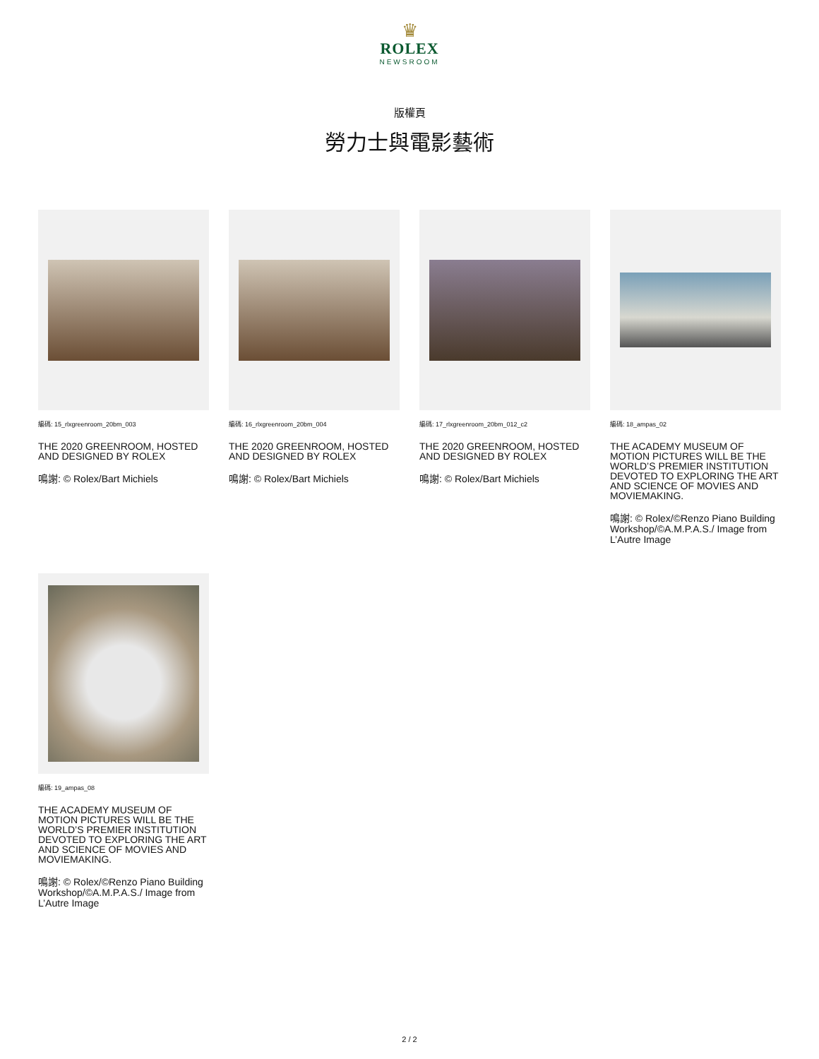♛
ROLEX
NEWSROOM
版權頁
勞力士與電影藝術
編碼: 15_rlxgreenroom_20bm_003
THE 2020 GREENROOM, HOSTED AND DESIGNED BY ROLEX
鳴謝: © Rolex/Bart Michiels
編碼: 16_rlxgreenroom_20bm_004
THE 2020 GREENROOM, HOSTED AND DESIGNED BY ROLEX
鳴謝: © Rolex/Bart Michiels
編碼: 17_rlxgreenroom_20bm_012_c2
THE 2020 GREENROOM, HOSTED AND DESIGNED BY ROLEX
鳴謝: © Rolex/Bart Michiels
編碼: 18_ampas_02
THE ACADEMY MUSEUM OF MOTION PICTURES WILL BE THE WORLD’S PREMIER INSTITUTION DEVOTED TO EXPLORING THE ART AND SCIENCE OF MOVIES AND MOVIEMAKING.
鳴謝: © Rolex/©Renzo Piano Building Workshop/©A.M.P.A.S./ Image from L’Autre Image
編碼: 19_ampas_08
THE ACADEMY MUSEUM OF MOTION PICTURES WILL BE THE WORLD’S PREMIER INSTITUTION DEVOTED TO EXPLORING THE ART AND SCIENCE OF MOVIES AND MOVIEMAKING.
鳴謝: © Rolex/©Renzo Piano Building Workshop/©A.M.P.A.S./ Image from L’Autre Image
2 / 2